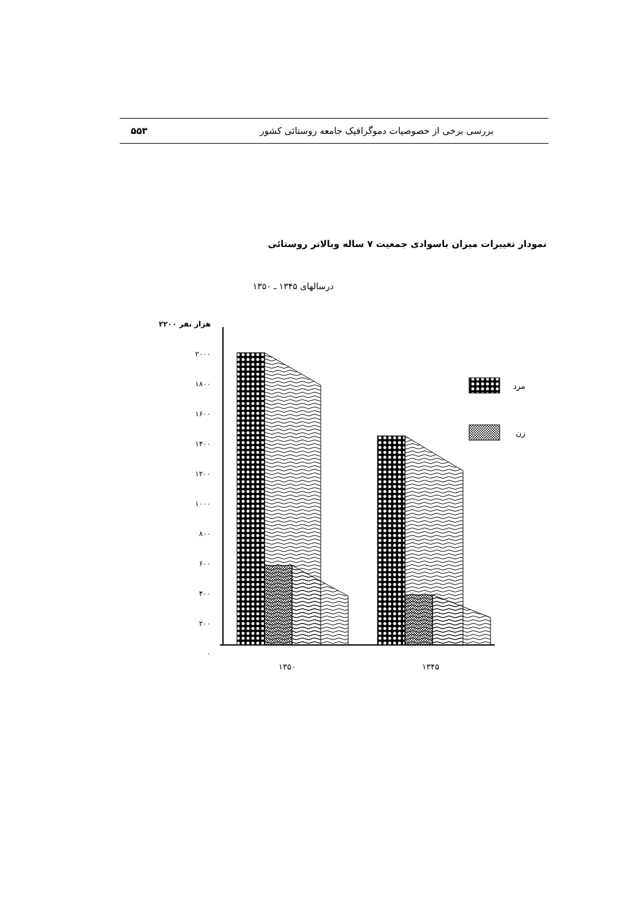۵۵۳ بررسی برخی از خصوصیات دموگرافیک جامعه روستائی کشور
نمودار تغییرات میزان باسوادی جمعیت ۷ ساله وبالاتر روستائی
درسالهای ۱۳۴۵ ـ ۱۳۵۰
۲۲۰۰ هزار نفر
۲۰۰۰
۱۸۰۰
۱۶۰۰
۱۴۰۰
۱۲۰۰
۱۰۰۰
۸۰۰
۶۰۰
۴۰۰
۲۰۰
۰
۱۳۵۰
۱۳۴۵
مرد
زن